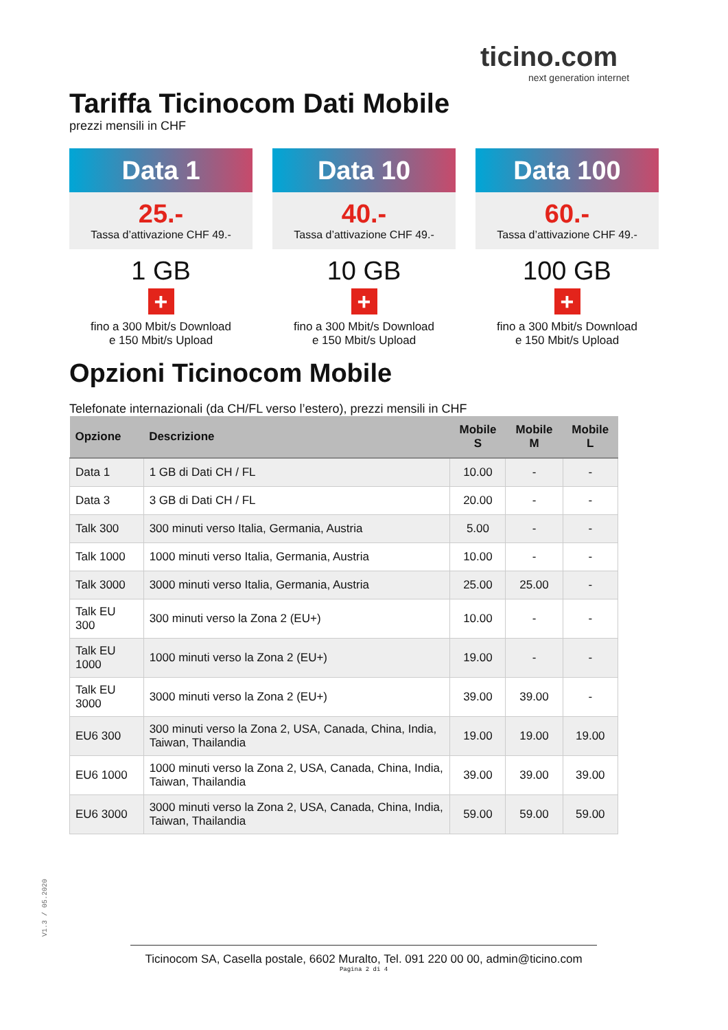ticino.com
next generation internet
Tariffa Ticinocom Dati Mobile
prezzi mensili in CHF
Data 1
25.-
Tassa d’attivazione CHF 49.-
1 GB
+
fino a 300 Mbit/s Download
e 150 Mbit/s Upload
Data 10
40.-
Tassa d’attivazione CHF 49.-
10 GB
+
fino a 300 Mbit/s Download
e 150 Mbit/s Upload
Data 100
60.-
Tassa d’attivazione CHF 49.-
100 GB
+
fino a 300 Mbit/s Download
e 150 Mbit/s Upload
Opzioni Ticinocom Mobile
Telefonate internazionali (da CH/FL verso l’estero), prezzi mensili in CHF
| Opzione | Descrizione | Mobile S | Mobile M | Mobile L |
| --- | --- | --- | --- | --- |
| Data 1 | 1 GB di Dati CH / FL | 10.00 | - | - |
| Data 3 | 3 GB di Dati CH / FL | 20.00 | - | - |
| Talk 300 | 300 minuti verso Italia, Germania, Austria | 5.00 | - | - |
| Talk 1000 | 1000 minuti verso Italia, Germania, Austria | 10.00 | - | - |
| Talk 3000 | 3000 minuti verso Italia, Germania, Austria | 25.00 | 25.00 | - |
| Talk EU 300 | 300 minuti verso la Zona 2 (EU+) | 10.00 | - | - |
| Talk EU 1000 | 1000 minuti verso la Zona 2 (EU+) | 19.00 | - | - |
| Talk EU 3000 | 3000 minuti verso la Zona 2 (EU+) | 39.00 | 39.00 | - |
| EU6 300 | 300 minuti verso la Zona 2, USA, Canada, China, India, Taiwan, Thailandia | 19.00 | 19.00 | 19.00 |
| EU6 1000 | 1000 minuti verso la Zona 2, USA, Canada, China, India, Taiwan, Thailandia | 39.00 | 39.00 | 39.00 |
| EU6 3000 | 3000 minuti verso la Zona 2, USA, Canada, China, India, Taiwan, Thailandia | 59.00 | 59.00 | 59.00 |
V1.3 / 05.2020
Ticinocom SA, Casella postale, 6602 Muralto, Tel. 091 220 00 00, admin@ticino.com
Pagina 2 di 4